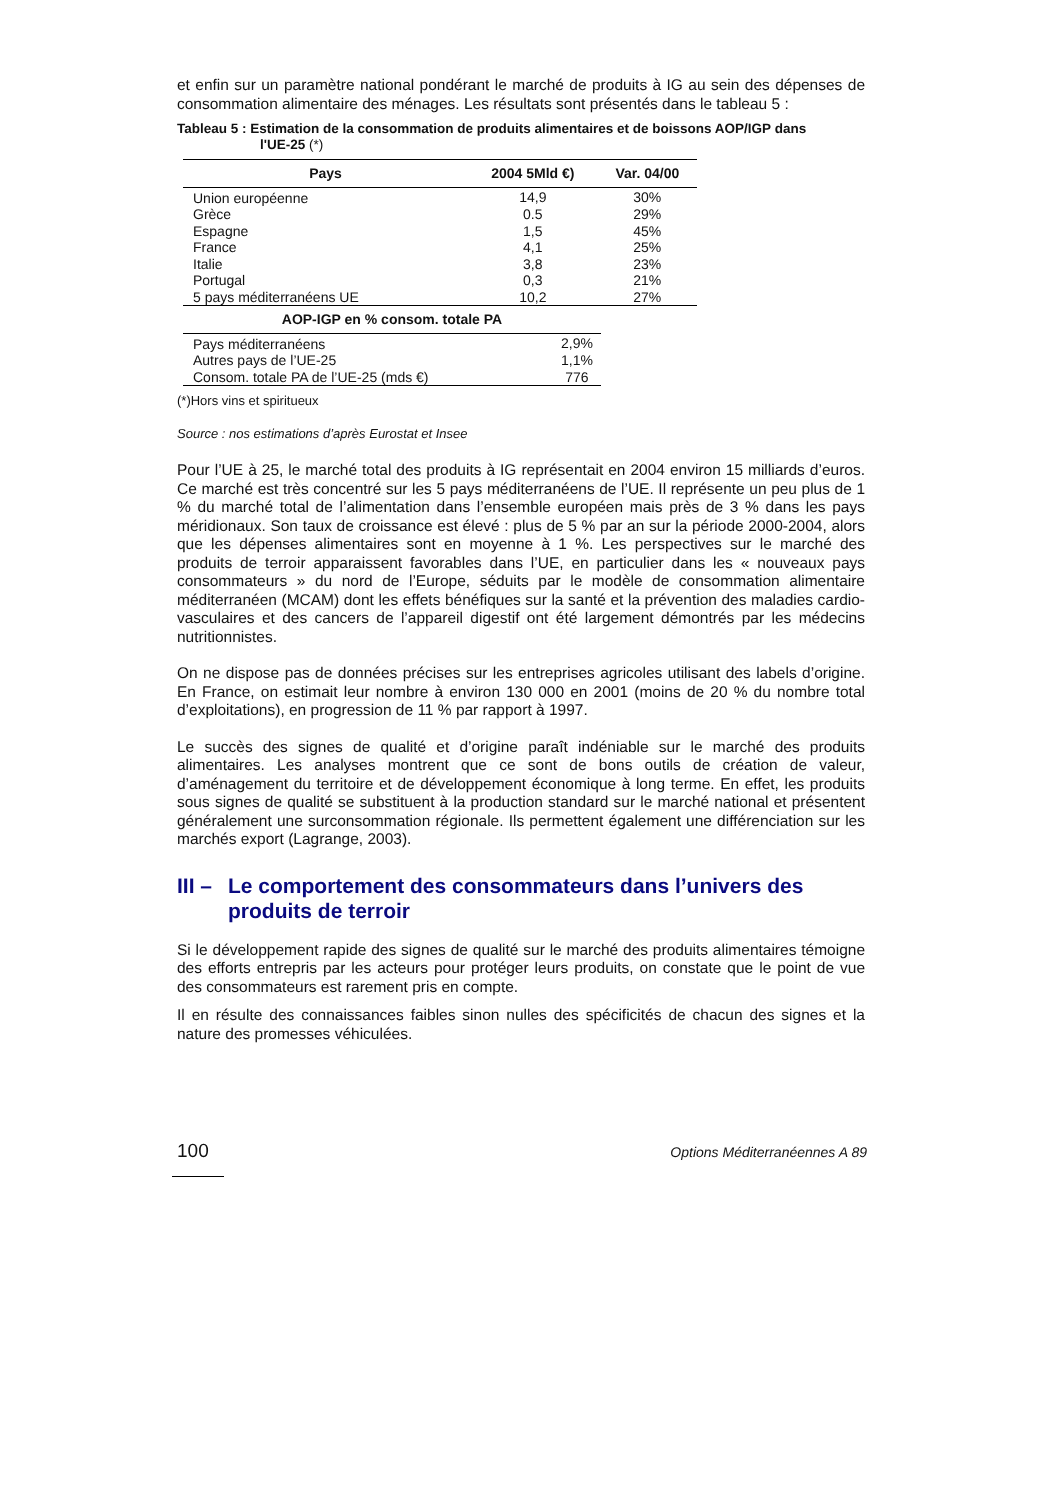et enfin sur un paramètre national pondérant le marché de produits à IG au sein des dépenses de consommation alimentaire des ménages. Les résultats sont présentés dans le tableau 5 :
Tableau 5 : Estimation de la consommation de produits alimentaires et de boissons AOP/IGP dans
l'UE-25 (*)
| Pays | 2004 5Mld €) | Var. 04/00 |
| --- | --- | --- |
| Union européenne | 14,9 | 30% |
| Grèce | 0.5 | 29% |
| Espagne | 1,5 | 45% |
| France | 4,1 | 25% |
| Italie | 3,8 | 23% |
| Portugal | 0,3 | 21% |
| 5 pays méditerranéens UE | 10,2 | 27% |
| AOP-IGP en % consom. totale PA | |
| --- | --- |
| Pays méditerranéens | 2,9% |
| Autres pays de l’UE-25 | 1,1% |
| Consom. totale PA de l’UE-25 (mds €) | 776 |
(*)Hors vins et spiritueux
Source : nos estimations d’après Eurostat et Insee
Pour l’UE à 25, le marché total des produits à IG représentait en 2004 environ 15 milliards d’euros. Ce marché est très concentré sur les 5 pays méditerranéens de l’UE. Il représente un peu plus de 1 % du marché total de l’alimentation dans l’ensemble européen mais près de 3 % dans les pays méridionaux. Son taux de croissance est élevé : plus de 5 % par an sur la période 2000-2004, alors que les dépenses alimentaires sont en moyenne à 1 %. Les perspectives sur le marché des produits de terroir apparaissent favorables dans l’UE, en particulier dans les « nouveaux pays consommateurs » du nord de l’Europe, séduits par le modèle de consommation alimentaire méditerranéen (MCAM) dont les effets bénéfiques sur la santé et la prévention des maladies cardio-vasculaires et des cancers de l’appareil digestif ont été largement démontrés par les médecins nutritionnistes.
On ne dispose pas de données précises sur les entreprises agricoles utilisant des labels d’origine. En France, on estimait leur nombre à environ 130 000 en 2001 (moins de 20 % du nombre total d’exploitations), en progression de 11 % par rapport à 1997.
Le succès des signes de qualité et d’origine paraît indéniable sur le marché des produits alimentaires. Les analyses montrent que ce sont de bons outils de création de valeur, d’aménagement du territoire et de développement économique à long terme. En effet, les produits sous signes de qualité se substituent à la production standard sur le marché national et présentent généralement une surconsommation régionale. Ils permettent également une différenciation sur les marchés export (Lagrange, 2003).
III – Le comportement des consommateurs dans l’univers des produits de terroir
Si le développement rapide des signes de qualité sur le marché des produits alimentaires témoigne des efforts entrepris par les acteurs pour protéger leurs produits, on constate que le point de vue des consommateurs est rarement pris en compte.
Il en résulte des connaissances faibles sinon nulles des spécificités de chacun des signes et la nature des promesses véhiculées.
100 Options Méditerranéennes A 89